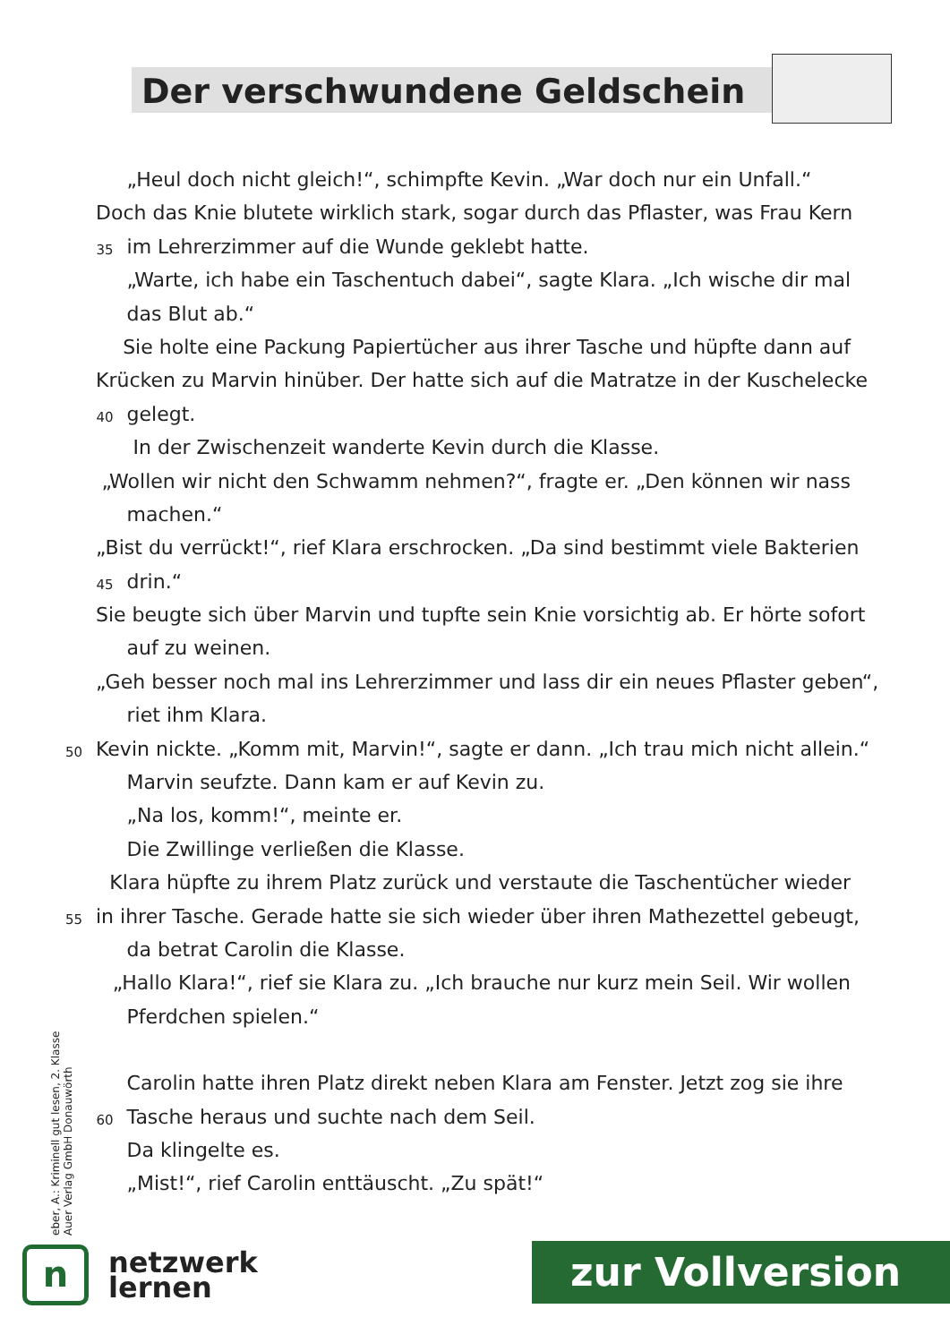Der verschwundene Geldschein
„Heul doch nicht gleich!“, schimpfte Kevin. „War doch nur ein Unfall.“
Doch das Knie blutete wirklich stark, sogar durch das Pflaster, was Frau Kern
35 im Lehrerzimmer auf die Wunde geklebt hatte.
„Warte, ich habe ein Taschentuch dabei“, sagte Klara. „Ich wische dir mal
das Blut ab.“
Sie holte eine Packung Papiertücher aus ihrer Tasche und hüpfte dann auf
Krücken zu Marvin hinüber. Der hatte sich auf die Matratze in der Kuschelecke
40 gelegt.
In der Zwischenzeit wanderte Kevin durch die Klasse.
„Wollen wir nicht den Schwamm nehmen?“, fragte er. „Den können wir nass
machen.“
„Bist du verrückt!“, rief Klara erschrocken. „Da sind bestimmt viele Bakterien
45 drin.“
Sie beugte sich über Marvin und tupfte sein Knie vorsichtig ab. Er hörte sofort
auf zu weinen.
„Geh besser noch mal ins Lehrerzimmer und lass dir ein neues Pflaster geben“,
riet ihm Klara.
50 Kevin nickte. „Komm mit, Marvin!“, sagte er dann. „Ich trau mich nicht allein.“
Marvin seufzte. Dann kam er auf Kevin zu.
„Na los, komm!“, meinte er.
Die Zwillinge verließen die Klasse.
Klara hüpfte zu ihrem Platz zurück und verstaute die Taschentücher wieder
55 in ihrer Tasche. Gerade hatte sie sich wieder über ihren Mathezettel gebeugt,
da betrat Carolin die Klasse.
„Hallo Klara!“, rief sie Klara zu. „Ich brauche nur kurz mein Seil. Wir wollen
Pferdchen spielen.“
Carolin hatte ihren Platz direkt neben Klara am Fenster. Jetzt zog sie ihre
60 Tasche heraus und suchte nach dem Seil.
Da klingelte es.
„Mist!“, rief Carolin enttäuscht. „Zu spät!“
eber, A.: Kriminell gut lesen, 2. Klasse
Auer Verlag GmbH Donauwörth
n
netzwerk
lernen
zur Vollversion